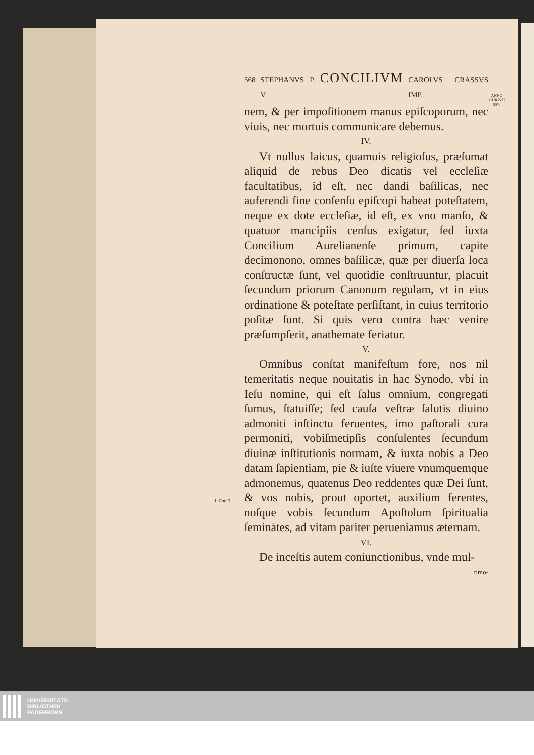568 STEPHANVS P. V. CONCILIVM CAROLVS CRASSVS IMP.
nem, & per impoſitionem manus epiſcoporum, nec viuis, nec mortuis communicare debemus.
IV.
Vt nullus laicus, quamuis religioſus, præſumat aliquid de rebus Deo dicatis vel eccleſiæ facultatibus, id eſt, nec dandi baſilicas, nec auferendi ſine conſenſu epiſcopi habeat poteſtatem, neque ex dote eccleſiæ, id eſt, ex vno manſo, & quatuor mancipiis cenſus exigatur, ſed iuxta Concilium Aurelianenſe primum, capite decimonono, omnes baſilicæ, quæ per diuerſa loca conſtructæ ſunt, vel quotidie conſtruuntur, placuit ſecundum priorum Canonum regulam, vt in eius ordinatione & poteſtate perſiſtant, in cuius territorio poſitæ ſunt. Si quis vero contra hæc venire præſumpſerit, anathemate feriatur.
V.
Omnibus conſtat manifeſtum fore, nos nil temeritatis neque nouitatis in hac Synodo, vbi in Ieſu nomine, qui eſt ſalus omnium, congregati ſumus, ſtatuiſſe; ſed cauſa veſtræ ſalutis diuino admoniti inſtinctu feruentes, imo paſtorali cura permoniti, vobiſmetipſis conſulentes ſecundum diuinæ inſtitutionis normam, & iuxta nobis a Deo datam ſapientiam, pie & iuſte viuere vnumquemque admonemus, quatenus Deo reddentes quæ Dei ſunt, & vos nobis, prout oportet, auxilium ferentes, noſque vobis ſecundum Apoſtolum ſpiritualia ſeminātes, ad vitam pariter perueniamus æternam.
VI.
De inceſtis autem coniunctionibus, vnde mul-
timo-
ANNO CHRISTI 887.
1. Cor. 9.
UNIVERSITÄTS-
BIBLIOTHEK
PADERBORN